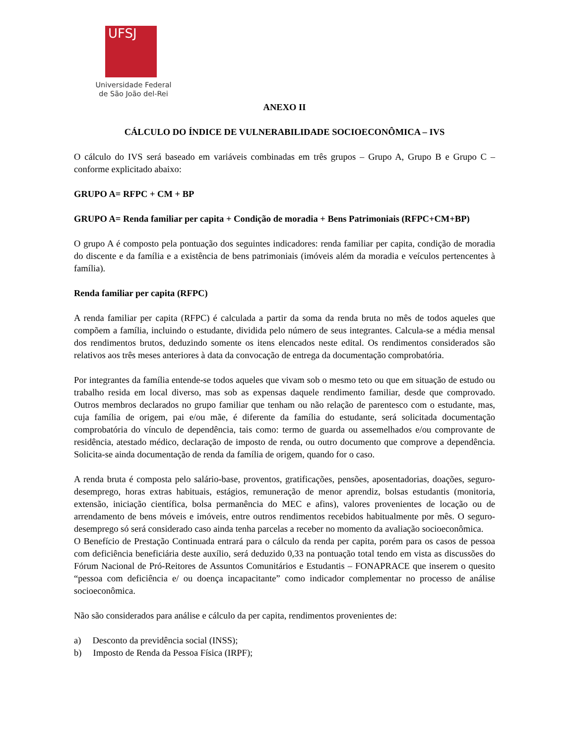UFSJ
Universidade Federal
de São João del-Rei
ANEXO II
CÁLCULO DO ÍNDICE DE VULNERABILIDADE SOCIOECONÔMICA – IVS
O cálculo do IVS será baseado em variáveis combinadas em três grupos – Grupo A, Grupo B e Grupo C – conforme explicitado abaixo:
GRUPO A= RFPC + CM + BP
GRUPO A= Renda familiar per capita + Condição de moradia + Bens Patrimoniais (RFPC+CM+BP)
O grupo A é composto pela pontuação dos seguintes indicadores: renda familiar per capita, condição de moradia do discente e da família e a existência de bens patrimoniais (imóveis além da moradia e veículos pertencentes à família).
Renda familiar per capita (RFPC)
A renda familiar per capita (RFPC) é calculada a partir da soma da renda bruta no mês de todos aqueles que compõem a família, incluindo o estudante, dividida pelo número de seus integrantes. Calcula-se a média mensal dos rendimentos brutos, deduzindo somente os itens elencados neste edital. Os rendimentos considerados são relativos aos três meses anteriores à data da convocação de entrega da documentação comprobatória.
Por integrantes da família entende-se todos aqueles que vivam sob o mesmo teto ou que em situação de estudo ou trabalho resida em local diverso, mas sob as expensas daquele rendimento familiar, desde que comprovado. Outros membros declarados no grupo familiar que tenham ou não relação de parentesco com o estudante, mas, cuja família de origem, pai e/ou mãe, é diferente da família do estudante, será solicitada documentação comprobatória do vínculo de dependência, tais como: termo de guarda ou assemelhados e/ou comprovante de residência, atestado médico, declaração de imposto de renda, ou outro documento que comprove a dependência. Solicita-se ainda documentação de renda da família de origem, quando for o caso.
A renda bruta é composta pelo salário-base, proventos, gratificações, pensões, aposentadorias, doações, seguro-desemprego, horas extras habituais, estágios, remuneração de menor aprendiz, bolsas estudantis (monitoria, extensão, iniciação científica, bolsa permanência do MEC e afins), valores provenientes de locação ou de arrendamento de bens móveis e imóveis, entre outros rendimentos recebidos habitualmente por mês. O seguro-desemprego só será considerado caso ainda tenha parcelas a receber no momento da avaliação socioeconômica.
O Benefício de Prestação Continuada entrará para o cálculo da renda per capita, porém para os casos de pessoa com deficiência beneficiária deste auxílio, será deduzido 0,33 na pontuação total tendo em vista as discussões do Fórum Nacional de Pró-Reitores de Assuntos Comunitários e Estudantis – FONAPRACE que inserem o quesito “pessoa com deficiência e/ ou doença incapacitante” como indicador complementar no processo de análise socioeconômica.
Não são considerados para análise e cálculo da per capita, rendimentos provenientes de:
a) Desconto da previdência social (INSS);
b) Imposto de Renda da Pessoa Física (IRPF);